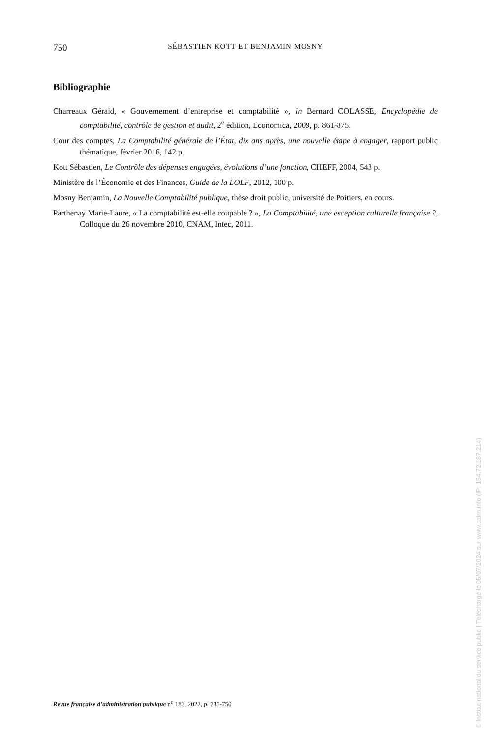750 SÉBASTIEN KOTT ET BENJAMIN MOSNY
Bibliographie
Charreaux Gérald, « Gouvernement d’entreprise et comptabilité », in Bernard COLASSE, Encyclopédie de comptabilité, contrôle de gestion et audit, 2<sup>e</sup> édition, Economica, 2009, p. 861-875.
Cour des comptes, La Comptabilité générale de l’État, dix ans après, une nouvelle étape à engager, rapport public thématique, février 2016, 142 p.
Kott Sébastien, Le Contrôle des dépenses engagées, évolutions d’une fonction, CHEFF, 2004, 543 p.
Ministère de l’Économie et des Finances, Guide de la LOLF, 2012, 100 p.
Mosny Benjamin, La Nouvelle Comptabilité publique, thèse droit public, université de Poitiers, en cours.
Parthenay Marie-Laure, « La comptabilité est-elle coupable ? », La Comptabilité, une exception culturelle française ?, Colloque du 26 novembre 2010, CNAM, Intec, 2011.
Revue française d’administration publique n<sup>o</sup> 183, 2022, p. 735-750
© Institut national du service public | Téléchargé le 05/07/2024 sur www.cairn.info (IP: 154.72.187.214)